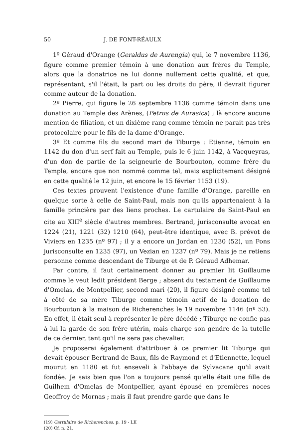50 J. DE FONT-RÉAULX
1º Géraud d'Orange (Geraldus de Aurengia) qui, le 7 novembre 1136, figure comme premier témoin à une donation aux frères du Temple, alors que la donatrice ne lui donne nullement cette qualité, et que, représentant, s'il l'était, la part ou les droits du père, il devrait figurer comme auteur de la donation.
2º Pierre, qui figure le 26 septembre 1136 comme témoin dans une donation au Temple des Arènes, (Petrus de Aurasica) ; là encore aucune mention de filiation, et un dixième rang comme témoin ne parait pas très protocolaire pour le fils de la dame d'Orange.
3º Et comme fils du second mari de Tiburge : Etienne, témoin en 1142 du don d'un serf fait au Temple, puis le 6 juin 1142, à Vacqueyras, d'un don de partie de la seigneurie de Bourbouton, comme frère du Temple, encore que non nommé comme tel, mais explicitement désigné en cette qualité le 12 juin, et encore le 15 février 1153 (19).
Ces textes prouvent l'existence d'une famille d'Orange, pareille en quelque sorte à celle de Saint-Paul, mais non qu'ils appartenaient à la famille princière par des liens proches. Le cartulaire de Saint-Paul en cite au XIII<sup>e</sup> siècle d'autres membres. Bertrand, jurisconsulte avocat en 1224 (21), 1221 (32) 1210 (64), peut-être identique, avec B. prévot de Viviers en 1235 (nº 97) ; il y a encore un Jordan en 1230 (52), un Pons jurisconsulte en 1235 (97), un Vezian en 1237 (nº 79). Mais je ne retiens personne comme descendant de Tiburge et de P. Géraud Adhemar.
Par contre, il faut certainement donner au premier lit Guillaume comme le veut ledit président Berge ; absent du testament de Guillaume d'Omelas, de Montpellier, second mari (20), il figure désigné comme tel à côté de sa mère Tiburge comme témoin actif de la donation de Bourbouton à la maison de Richerenches le 19 novembre 1146 (nº 53). En effet, il était seul à représenter le père décédé ; Tiburge ne confie pas à lui la garde de son frère utérin, mais charge son gendre de la tutelle de ce dernier, tant qu'il ne sera pas chevalier.
Je proposerai également d'attribuer à ce premier lit Tiburge qui devait épouser Bertrand de Baux, fils de Raymond et d'Etiennette, lequel mourut en 1180 et fut enseveli à l'abbaye de Sylvacane qu'il avait fondée. Je sais bien que l'on a toujours pensé qu'elle était une fille de Guilhem d'Omelas de Montpellier, ayant épousé en premières noces Geoffroy de Mornas ; mais il faut prendre garde que dans le
(19) Cartulaire de Richerenches, p. 19 - LII
(20) Cf. n. 21.